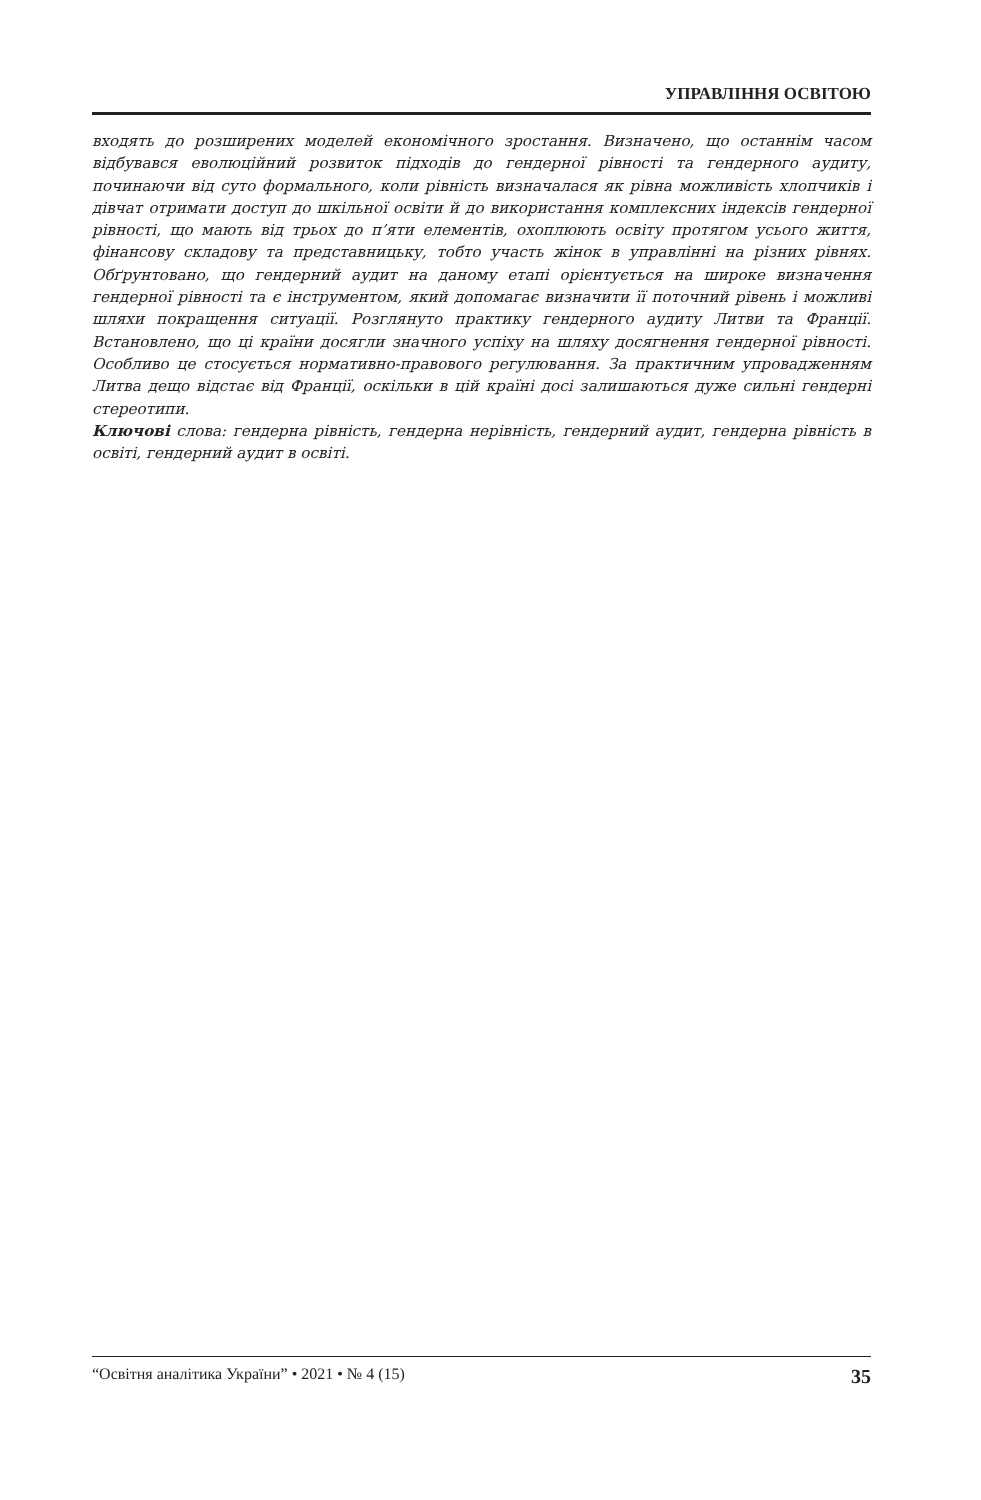УПРАВЛІННЯ ОСВІТОЮ
входять до розширених моделей економічного зростання. Визначено, що останнім часом відбувався еволюційний розвиток підходів до гендерної рівності та гендерного аудиту, починаючи від суто формального, коли рівність визначалася як рівна можливість хлопчиків і дівчат отримати доступ до шкільної освіти й до використання комплексних індексів гендерної рівності, що мають від трьох до п’яти елементів, охоплюють освіту протягом усього життя, фінансову складову та представницьку, тобто участь жінок в управлінні на різних рівнях. Обґрунтовано, що гендерний аудит на даному етапі орієнтується на широке визначення гендерної рівності та є інструментом, який допомагає визначити її поточний рівень і можливі шляхи покращення ситуації. Розглянуто практику гендерного аудиту Литви та Франції. Встановлено, що ці країни досягли значного успіху на шляху досягнення гендерної рівності. Особливо це стосується нормативно-правового регулювання. За практичним упровадженням Литва дещо відстає від Франції, оскільки в цій країні досі залишаються дуже сильні гендерні стереотипи.
Ключові слова: гендерна рівність, гендерна нерівність, гендерний аудит, гендерна рівність в освіті, гендерний аудит в освіті.
“Освітня аналітика України” • 2021 • № 4 (15) 35